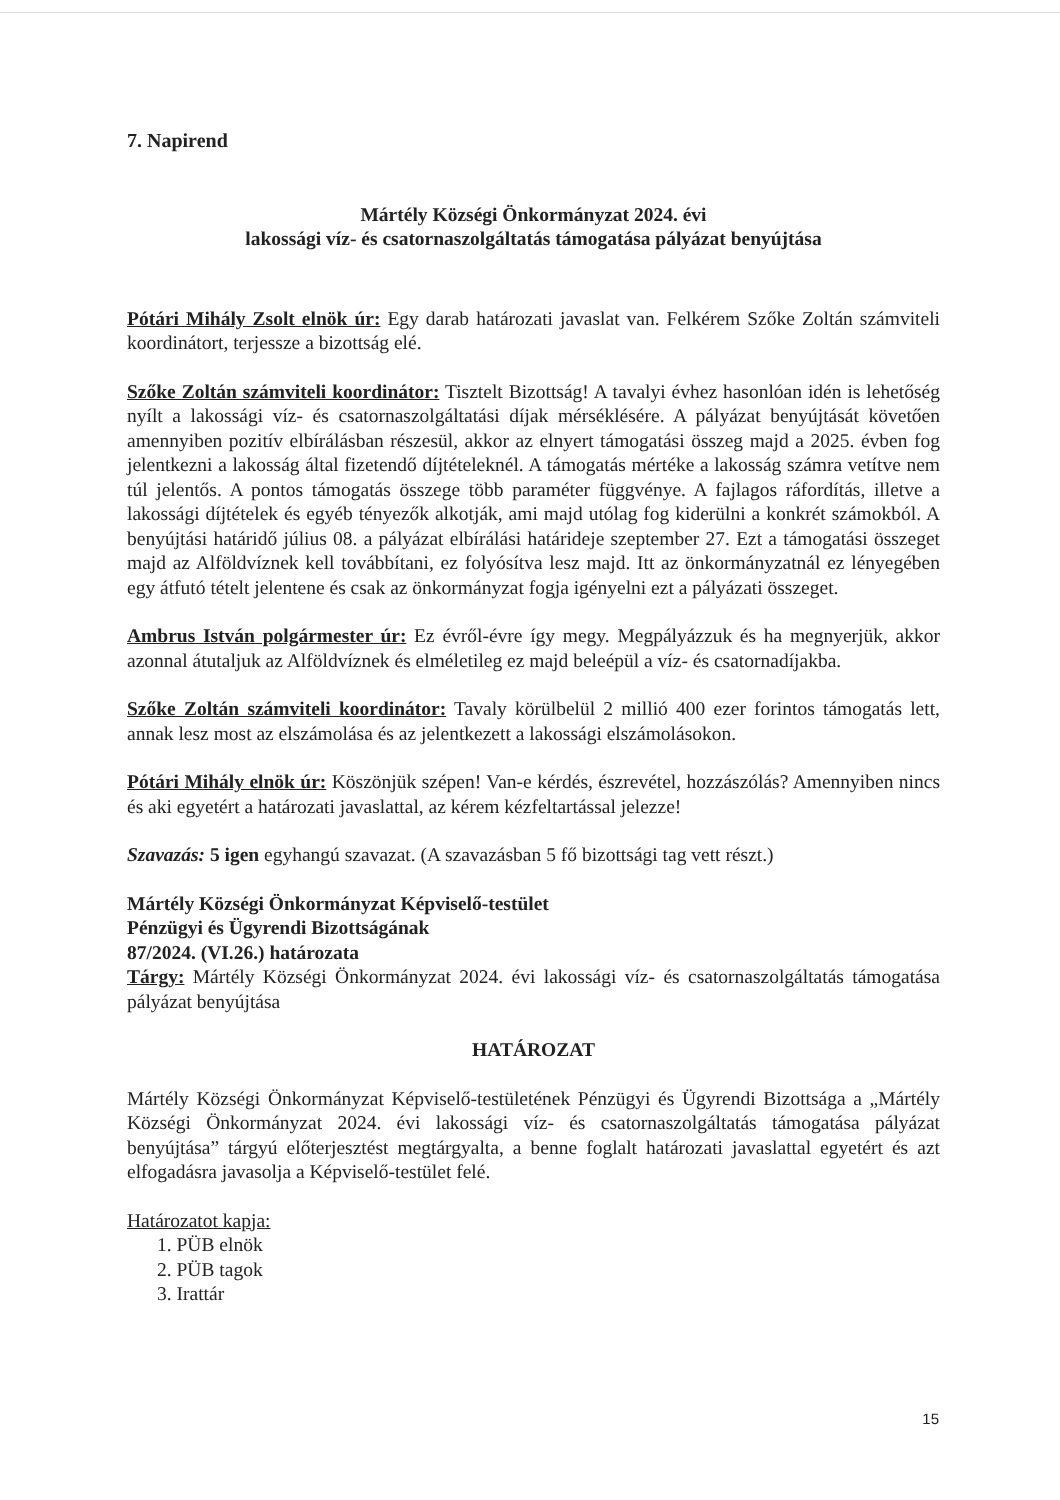7. Napirend
Mártély Községi Önkormányzat 2024. évi
lakossági víz- és csatornaszolgáltatás támogatása pályázat benyújtása
Pótári Mihály Zsolt elnök úr: Egy darab határozati javaslat van. Felkérem Szőke Zoltán számviteli koordinátort, terjessze a bizottság elé.
Szőke Zoltán számviteli koordinátor: Tisztelt Bizottság! A tavalyi évhez hasonlóan idén is lehetőség nyílt a lakossági víz- és csatornaszolgáltatási díjak mérséklésére. A pályázat benyújtását követően amennyiben pozitív elbírálásban részesül, akkor az elnyert támogatási összeg majd a 2025. évben fog jelentkezni a lakosság által fizetendő díjtételeknél. A támogatás mértéke a lakosság számra vetítve nem túl jelentős. A pontos támogatás összege több paraméter függvénye. A fajlagos ráfordítás, illetve a lakossági díjtételek és egyéb tényezők alkotják, ami majd utólag fog kiderülni a konkrét számokból. A benyújtási határidő július 08. a pályázat elbírálási határideje szeptember 27. Ezt a támogatási összeget majd az Alföldvíznek kell továbbítani, ez folyósítva lesz majd. Itt az önkormányzatnál ez lényegében egy átfutó tételt jelentene és csak az önkormányzat fogja igényelni ezt a pályázati összeget.
Ambrus István polgármester úr: Ez évről-évre így megy. Megpályázzuk és ha megnyerjük, akkor azonnal átutaljuk az Alföldvíznek és elméletileg ez majd beleépül a víz- és csatornadíjakba.
Szőke Zoltán számviteli koordinátor: Tavaly körülbelül 2 millió 400 ezer forintos támogatás lett, annak lesz most az elszámolása és az jelentkezett a lakossági elszámolásokon.
Pótári Mihály elnök úr: Köszönjük szépen! Van-e kérdés, észrevétel, hozzászólás? Amennyiben nincs és aki egyetért a határozati javaslattal, az kérem kézfeltartással jelezze!
Szavazás: 5 igen egyhangú szavazat. (A szavazásban 5 fő bizottsági tag vett részt.)
Mártély Községi Önkormányzat Képviselő-testület
Pénzügyi és Ügyrendi Bizottságának
87/2024. (VI.26.) határozata
Tárgy: Mártély Községi Önkormányzat 2024. évi lakossági víz- és csatornaszolgáltatás támogatása pályázat benyújtása
HATÁROZAT
Mártély Községi Önkormányzat Képviselő-testületének Pénzügyi és Ügyrendi Bizottsága a „Mártély Községi Önkormányzat 2024. évi lakossági víz- és csatornaszolgáltatás támogatása pályázat benyújtása” tárgyú előterjesztést megtárgyalta, a benne foglalt határozati javaslattal egyetért és azt elfogadásra javasolja a Képviselő-testület felé.
Határozatot kapja:
1. PÜB elnök
2. PÜB tagok
3. Irattár
15